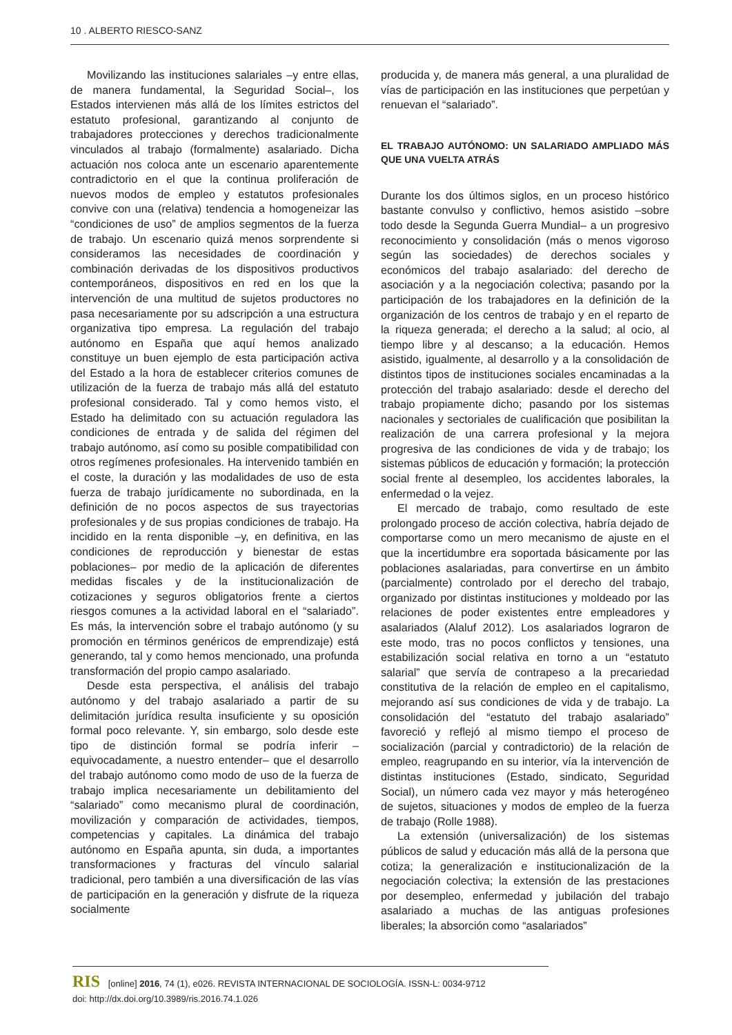10 . ALBERTO RIESCO-SANZ
Movilizando las instituciones salariales –y entre ellas, de manera fundamental, la Seguridad Social–, los Estados intervienen más allá de los límites estrictos del estatuto profesional, garantizando al conjunto de trabajadores protecciones y derechos tradicionalmente vinculados al trabajo (formalmente) asalariado. Dicha actuación nos coloca ante un escenario aparentemente contradictorio en el que la continua proliferación de nuevos modos de empleo y estatutos profesionales convive con una (relativa) tendencia a homogeneizar las “condiciones de uso” de amplios segmentos de la fuerza de trabajo. Un escenario quizá menos sorprendente si consideramos las necesidades de coordinación y combinación derivadas de los dispositivos productivos contemporáneos, dispositivos en red en los que la intervención de una multitud de sujetos productores no pasa necesariamente por su adscripción a una estructura organizativa tipo empresa. La regulación del trabajo autónomo en España que aquí hemos analizado constituye un buen ejemplo de esta participación activa del Estado a la hora de establecer criterios comunes de utilización de la fuerza de trabajo más allá del estatuto profesional considerado. Tal y como hemos visto, el Estado ha delimitado con su actuación reguladora las condiciones de entrada y de salida del régimen del trabajo autónomo, así como su posible compatibilidad con otros regímenes profesionales. Ha intervenido también en el coste, la duración y las modalidades de uso de esta fuerza de trabajo jurídicamente no subordinada, en la definición de no pocos aspectos de sus trayectorias profesionales y de sus propias condiciones de trabajo. Ha incidido en la renta disponible –y, en definitiva, en las condiciones de reproducción y bienestar de estas poblaciones– por medio de la aplicación de diferentes medidas fiscales y de la institucionalización de cotizaciones y seguros obligatorios frente a ciertos riesgos comunes a la actividad laboral en el “salariado”. Es más, la intervención sobre el trabajo autónomo (y su promoción en términos genéricos de emprendizaje) está generando, tal y como hemos mencionado, una profunda transformación del propio campo asalariado.
Desde esta perspectiva, el análisis del trabajo autónomo y del trabajo asalariado a partir de su delimitación jurídica resulta insuficiente y su oposición formal poco relevante. Y, sin embargo, solo desde este tipo de distinción formal se podría inferir –equivocadamente, a nuestro entender– que el desarrollo del trabajo autónomo como modo de uso de la fuerza de trabajo implica necesariamente un debilitamiento del “salariado” como mecanismo plural de coordinación, movilización y comparación de actividades, tiempos, competencias y capitales. La dinámica del trabajo autónomo en España apunta, sin duda, a importantes transformaciones y fracturas del vínculo salarial tradicional, pero también a una diversificación de las vías de participación en la generación y disfrute de la riqueza socialmente
producida y, de manera más general, a una pluralidad de vías de participación en las instituciones que perpetúan y renuevan el “salariado”.
EL TRABAJO AUTÓNOMO: UN SALARIADO AMPLIADO MÁS QUE UNA VUELTA ATRÁS
Durante los dos últimos siglos, en un proceso histórico bastante convulso y conflictivo, hemos asistido –sobre todo desde la Segunda Guerra Mundial– a un progresivo reconocimiento y consolidación (más o menos vigoroso según las sociedades) de derechos sociales y económicos del trabajo asalariado: del derecho de asociación y a la negociación colectiva; pasando por la participación de los trabajadores en la definición de la organización de los centros de trabajo y en el reparto de la riqueza generada; el derecho a la salud; al ocio, al tiempo libre y al descanso; a la educación. Hemos asistido, igualmente, al desarrollo y a la consolidación de distintos tipos de instituciones sociales encaminadas a la protección del trabajo asalariado: desde el derecho del trabajo propiamente dicho; pasando por los sistemas nacionales y sectoriales de cualificación que posibilitan la realización de una carrera profesional y la mejora progresiva de las condiciones de vida y de trabajo; los sistemas públicos de educación y formación; la protección social frente al desempleo, los accidentes laborales, la enfermedad o la vejez.
El mercado de trabajo, como resultado de este prolongado proceso de acción colectiva, habría dejado de comportarse como un mero mecanismo de ajuste en el que la incertidumbre era soportada básicamente por las poblaciones asalariadas, para convertirse en un ámbito (parcialmente) controlado por el derecho del trabajo, organizado por distintas instituciones y moldeado por las relaciones de poder existentes entre empleadores y asalariados (Alaluf 2012). Los asalariados lograron de este modo, tras no pocos conflictos y tensiones, una estabilización social relativa en torno a un “estatuto salarial” que servía de contrapeso a la precariedad constitutiva de la relación de empleo en el capitalismo, mejorando así sus condiciones de vida y de trabajo. La consolidación del “estatuto del trabajo asalariado” favoreció y reflejó al mismo tiempo el proceso de socialización (parcial y contradictorio) de la relación de empleo, reagrupando en su interior, vía la intervención de distintas instituciones (Estado, sindicato, Seguridad Social), un número cada vez mayor y más heterogéneo de sujetos, situaciones y modos de empleo de la fuerza de trabajo (Rolle 1988).
La extensión (universalización) de los sistemas públicos de salud y educación más allá de la persona que cotiza; la generalización e institucionalización de la negociación colectiva; la extensión de las prestaciones por desempleo, enfermedad y jubilación del trabajo asalariado a muchas de las antiguas profesiones liberales; la absorción como “asalariados”
RIS [online] 2016, 74 (1), e026. REVISTA INTERNACIONAL DE SOCIOLOGÍA. ISSN-L: 0034-9712
doi: http://dx.doi.org/10.3989/ris.2016.74.1.026